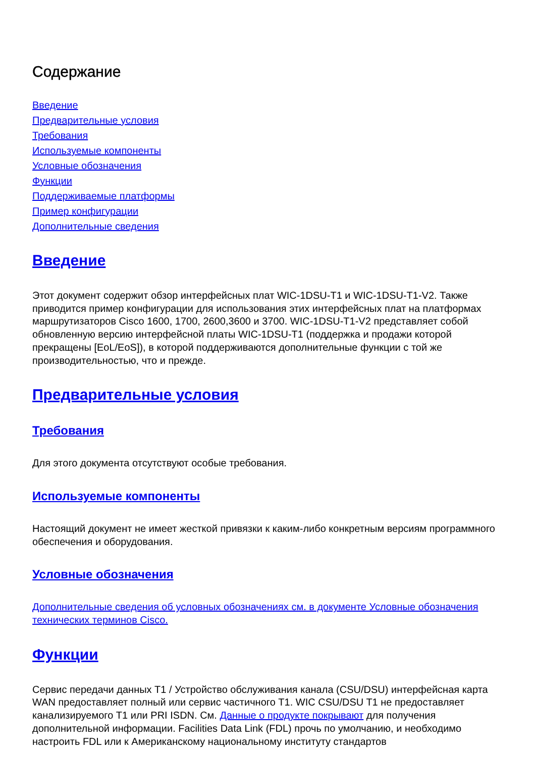Содержание
Введение
Предварительные условия
Требования
Используемые компоненты
Условные обозначения
Функции
Поддерживаемые платформы
Пример конфигурации
Дополнительные сведения
Введение
Этот документ содержит обзор интерфейсных плат WIC-1DSU-T1 и WIC-1DSU-T1-V2. Также приводится пример конфигурации для использования этих интерфейсных плат на платформах маршрутизаторов Cisco 1600, 1700, 2600,3600 и 3700. WIC-1DSU-T1-V2 представляет собой обновленную версию интерфейсной платы WIC-1DSU-T1 (поддержка и продажи которой прекращены [EoL/EoS]), в которой поддерживаются дополнительные функции с той же производительностью, что и прежде.
Предварительные условия
Требования
Для этого документа отсутствуют особые требования.
Используемые компоненты
Настоящий документ не имеет жесткой привязки к каким-либо конкретным версиям программного обеспечения и оборудования.
Условные обозначения
Дополнительные сведения об условных обозначениях см. в документе Условные обозначения технических терминов Cisco.
Функции
Сервис передачи данных T1 / Устройство обслуживания канала (CSU/DSU) интерфейсная карта WAN предоставляет полный или сервис частичного T1. WIC CSU/DSU T1 не предоставляет канализируемого T1 или PRI ISDN. См. Данные о продукте покрывают для получения дополнительной информации. Facilities Data Link (FDL) прочь по умолчанию, и необходимо настроить FDL или к Американскому национальному институту стандартов